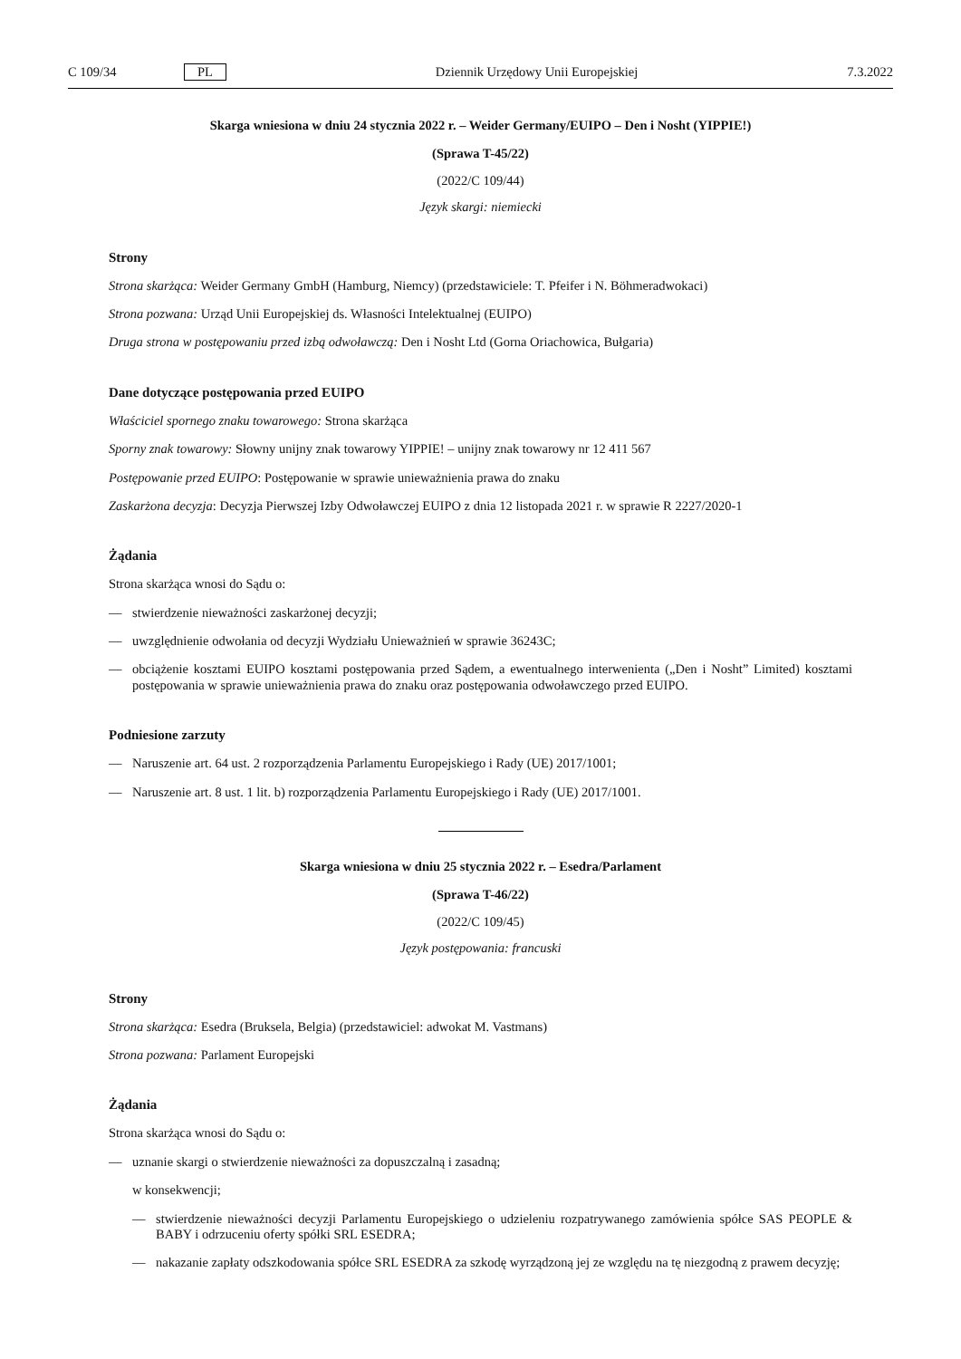C 109/34 PL Dziennik Urzędowy Unii Europejskiej 7.3.2022
Skarga wniesiona w dniu 24 stycznia 2022 r. – Weider Germany/EUIPO – Den i Nosht (YIPPIE!)
(Sprawa T-45/22)
(2022/C 109/44)
Język skargi: niemiecki
Strony
Strona skarżąca: Weider Germany GmbH (Hamburg, Niemcy) (przedstawiciele: T. Pfeifer i N. Böhmeradwokaci)
Strona pozwana: Urząd Unii Europejskiej ds. Własności Intelektualnej (EUIPO)
Druga strona w postępowaniu przed izbą odwoławczą: Den i Nosht Ltd (Gorna Oriachowica, Bułgaria)
Dane dotyczące postępowania przed EUIPO
Właściciel spornego znaku towarowego: Strona skarżąca
Sporny znak towarowy: Słowny unijny znak towarowy YIPPIE! – unijny znak towarowy nr 12 411 567
Postępowanie przed EUIPO: Postępowanie w sprawie unieważnienia prawa do znaku
Zaskarżona decyzja: Decyzja Pierwszej Izby Odwoławczej EUIPO z dnia 12 listopada 2021 r. w sprawie R 2227/2020-1
Żądania
Strona skarżąca wnosi do Sądu o:
— stwierdzenie nieważności zaskarżonej decyzji;
— uwzględnienie odwołania od decyzji Wydziału Unieważnień w sprawie 36243C;
— obciążenie kosztami EUIPO kosztami postępowania przed Sądem, a ewentualnego interwenienta („Den i Nosht” Limited) kosztami postępowania w sprawie unieważnienia prawa do znaku oraz postępowania odwoławczego przed EUIPO.
Podniesione zarzuty
— Naruszenie art. 64 ust. 2 rozporządzenia Parlamentu Europejskiego i Rady (UE) 2017/1001;
— Naruszenie art. 8 ust. 1 lit. b) rozporządzenia Parlamentu Europejskiego i Rady (UE) 2017/1001.
Skarga wniesiona w dniu 25 stycznia 2022 r. – Esedra/Parlament
(Sprawa T-46/22)
(2022/C 109/45)
Język postępowania: francuski
Strony
Strona skarżąca: Esedra (Bruksela, Belgia) (przedstawiciel: adwokat M. Vastmans)
Strona pozwana: Parlament Europejski
Żądania
Strona skarżąca wnosi do Sądu o:
— uznanie skargi o stwierdzenie nieważności za dopuszczalną i zasadną;
w konsekwencji;
— stwierdzenie nieważności decyzji Parlamentu Europejskiego o udzieleniu rozpatrywanego zamówienia spółce SAS PEOPLE & BABY i odrzuceniu oferty spółki SRL ESEDRA;
— nakazanie zapłaty odszkodowania spółce SRL ESEDRA za szkodę wyrządzoną jej ze względu na tę niezgodną z prawem decyzję;